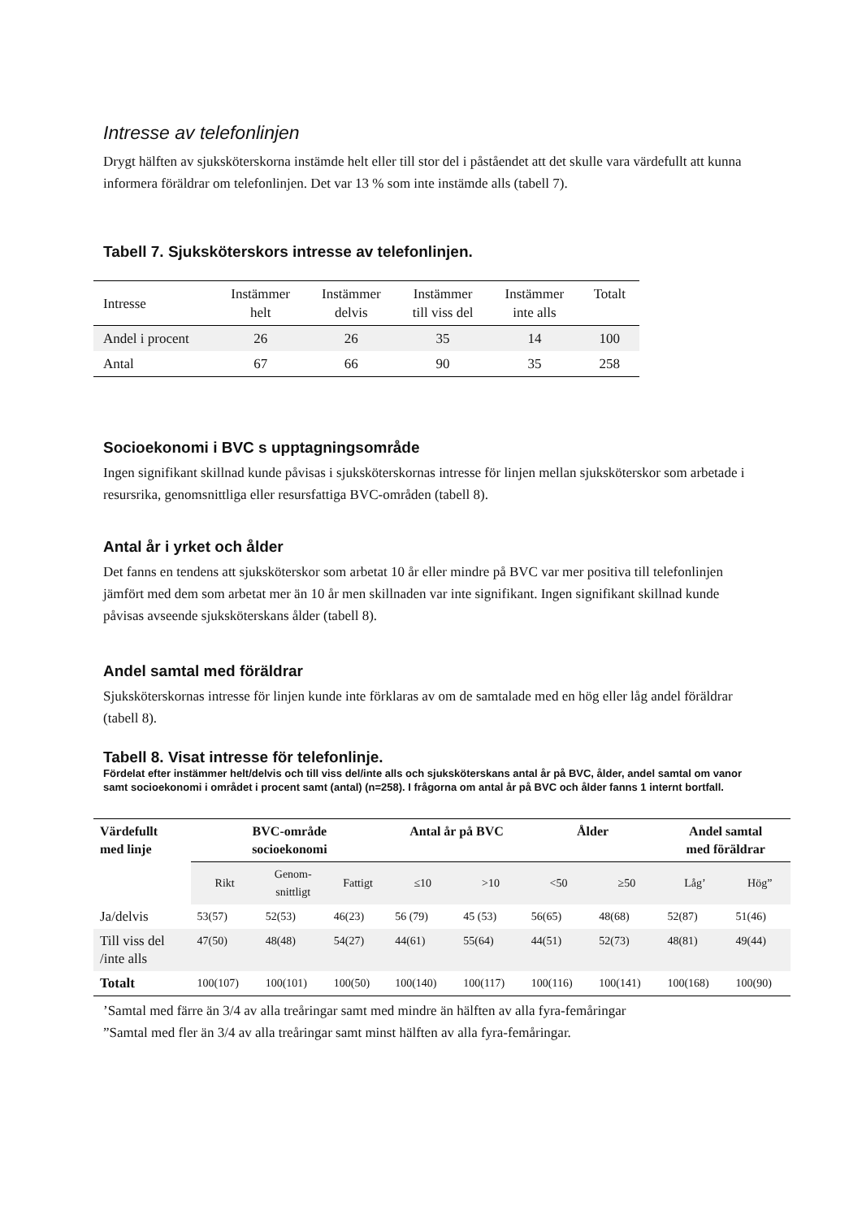Intresse av telefonlinjen
Drygt hälften av sjuksköterskorna instämde helt eller till stor del i påståendet att det skulle vara värdefullt att kunna informera föräldrar om telefonlinjen. Det var 13 % som inte instämde alls (tabell 7).
Tabell 7. Sjuksköterskors intresse av telefonlinjen.
| Intresse | Instämmer helt | Instämmer delvis | Instämmer till viss del | Instämmer inte alls | Totalt |
| --- | --- | --- | --- | --- | --- |
| Andel i procent | 26 | 26 | 35 | 14 | 100 |
| Antal | 67 | 66 | 90 | 35 | 258 |
Socioekonomi i BVC s upptagningsområde
Ingen signifikant skillnad kunde påvisas i sjuksköterskornas intresse för linjen mellan sjuksköterskor som arbetade i resursrika, genomsnittliga eller resursfattiga BVC-områden (tabell 8).
Antal år i yrket och ålder
Det fanns en tendens att sjuksköterskor som arbetat 10 år eller mindre på BVC var mer positiva till telefonlinjen jämfört med dem som arbetat mer än 10 år men skillnaden var inte signifikant. Ingen signifikant skillnad kunde påvisas avseende sjuksköterskans ålder (tabell 8).
Andel samtal med föräldrar
Sjuksköterskornas intresse för linjen kunde inte förklaras av om de samtalade med en hög eller låg andel föräldrar (tabell 8).
Tabell 8. Visat intresse för telefonlinje.
Fördelat efter instämmer helt/delvis och till viss del/inte alls och sjuksköterskans antal år på BVC, ålder, andel samtal om vanor samt socioekonomi i området i procent samt (antal) (n=258). I frågorna om antal år på BVC och ålder fanns 1 internt bortfall.
| Värdefullt med linje | BVC-område socioekonomi | | | Antal år på BVC | | Ålder | | Andel samtal med föräldrar | |
| --- | --- | --- | --- | --- | --- | --- | --- | --- | --- |
| | Rikt | Genom- snittligt | Fattigt | ≤10 | >10 | <50 | ≥50 | Låg’ | Hög” |
| Ja/delvis | 53(57) | 52(53) | 46(23) | 56 (79) | 45 (53) | 56(65) | 48(68) | 52(87) | 51(46) |
| Till viss del /inte alls | 47(50) | 48(48) | 54(27) | 44(61) | 55(64) | 44(51) | 52(73) | 48(81) | 49(44) |
| Totalt | 100(107) | 100(101) | 100(50) | 100(140) | 100(117) | 100(116) | 100(141) | 100(168) | 100(90) |
’Samtal med färre än 3/4 av alla treåringar samt med mindre än hälften av alla fyra-femåringar
”Samtal med fler än 3/4 av alla treåringar samt minst hälften av alla fyra-femåringar.